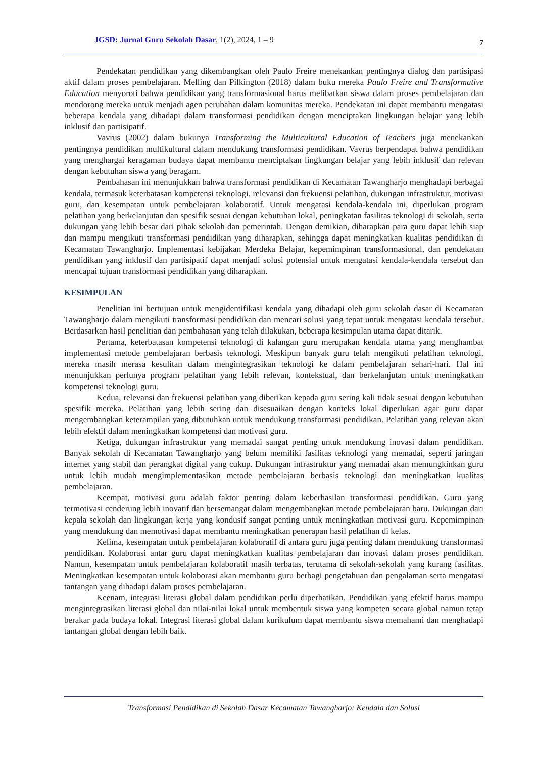JGSD: Jurnal Guru Sekolah Dasar, 1(2), 2024, 1 – 9 7
Pendekatan pendidikan yang dikembangkan oleh Paulo Freire menekankan pentingnya dialog dan partisipasi aktif dalam proses pembelajaran. Melling dan Pilkington (2018) dalam buku mereka Paulo Freire and Transformative Education menyoroti bahwa pendidikan yang transformasional harus melibatkan siswa dalam proses pembelajaran dan mendorong mereka untuk menjadi agen perubahan dalam komunitas mereka. Pendekatan ini dapat membantu mengatasi beberapa kendala yang dihadapi dalam transformasi pendidikan dengan menciptakan lingkungan belajar yang lebih inklusif dan partisipatif.
Vavrus (2002) dalam bukunya Transforming the Multicultural Education of Teachers juga menekankan pentingnya pendidikan multikultural dalam mendukung transformasi pendidikan. Vavrus berpendapat bahwa pendidikan yang menghargai keragaman budaya dapat membantu menciptakan lingkungan belajar yang lebih inklusif dan relevan dengan kebutuhan siswa yang beragam.
Pembahasan ini menunjukkan bahwa transformasi pendidikan di Kecamatan Tawangharjo menghadapi berbagai kendala, termasuk keterbatasan kompetensi teknologi, relevansi dan frekuensi pelatihan, dukungan infrastruktur, motivasi guru, dan kesempatan untuk pembelajaran kolaboratif. Untuk mengatasi kendala-kendala ini, diperlukan program pelatihan yang berkelanjutan dan spesifik sesuai dengan kebutuhan lokal, peningkatan fasilitas teknologi di sekolah, serta dukungan yang lebih besar dari pihak sekolah dan pemerintah. Dengan demikian, diharapkan para guru dapat lebih siap dan mampu mengikuti transformasi pendidikan yang diharapkan, sehingga dapat meningkatkan kualitas pendidikan di Kecamatan Tawangharjo. Implementasi kebijakan Merdeka Belajar, kepemimpinan transformasional, dan pendekatan pendidikan yang inklusif dan partisipatif dapat menjadi solusi potensial untuk mengatasi kendala-kendala tersebut dan mencapai tujuan transformasi pendidikan yang diharapkan.
KESIMPULAN
Penelitian ini bertujuan untuk mengidentifikasi kendala yang dihadapi oleh guru sekolah dasar di Kecamatan Tawangharjo dalam mengikuti transformasi pendidikan dan mencari solusi yang tepat untuk mengatasi kendala tersebut. Berdasarkan hasil penelitian dan pembahasan yang telah dilakukan, beberapa kesimpulan utama dapat ditarik.
Pertama, keterbatasan kompetensi teknologi di kalangan guru merupakan kendala utama yang menghambat implementasi metode pembelajaran berbasis teknologi. Meskipun banyak guru telah mengikuti pelatihan teknologi, mereka masih merasa kesulitan dalam mengintegrasikan teknologi ke dalam pembelajaran sehari-hari. Hal ini menunjukkan perlunya program pelatihan yang lebih relevan, kontekstual, dan berkelanjutan untuk meningkatkan kompetensi teknologi guru.
Kedua, relevansi dan frekuensi pelatihan yang diberikan kepada guru sering kali tidak sesuai dengan kebutuhan spesifik mereka. Pelatihan yang lebih sering dan disesuaikan dengan konteks lokal diperlukan agar guru dapat mengembangkan keterampilan yang dibutuhkan untuk mendukung transformasi pendidikan. Pelatihan yang relevan akan lebih efektif dalam meningkatkan kompetensi dan motivasi guru.
Ketiga, dukungan infrastruktur yang memadai sangat penting untuk mendukung inovasi dalam pendidikan. Banyak sekolah di Kecamatan Tawangharjo yang belum memiliki fasilitas teknologi yang memadai, seperti jaringan internet yang stabil dan perangkat digital yang cukup. Dukungan infrastruktur yang memadai akan memungkinkan guru untuk lebih mudah mengimplementasikan metode pembelajaran berbasis teknologi dan meningkatkan kualitas pembelajaran.
Keempat, motivasi guru adalah faktor penting dalam keberhasilan transformasi pendidikan. Guru yang termotivasi cenderung lebih inovatif dan bersemangat dalam mengembangkan metode pembelajaran baru. Dukungan dari kepala sekolah dan lingkungan kerja yang kondusif sangat penting untuk meningkatkan motivasi guru. Kepemimpinan yang mendukung dan memotivasi dapat membantu meningkatkan penerapan hasil pelatihan di kelas.
Kelima, kesempatan untuk pembelajaran kolaboratif di antara guru juga penting dalam mendukung transformasi pendidikan. Kolaborasi antar guru dapat meningkatkan kualitas pembelajaran dan inovasi dalam proses pendidikan. Namun, kesempatan untuk pembelajaran kolaboratif masih terbatas, terutama di sekolah-sekolah yang kurang fasilitas. Meningkatkan kesempatan untuk kolaborasi akan membantu guru berbagi pengetahuan dan pengalaman serta mengatasi tantangan yang dihadapi dalam proses pembelajaran.
Keenam, integrasi literasi global dalam pendidikan perlu diperhatikan. Pendidikan yang efektif harus mampu mengintegrasikan literasi global dan nilai-nilai lokal untuk membentuk siswa yang kompeten secara global namun tetap berakar pada budaya lokal. Integrasi literasi global dalam kurikulum dapat membantu siswa memahami dan menghadapi tantangan global dengan lebih baik.
Transformasi Pendidikan di Sekolah Dasar Kecamatan Tawangharjo: Kendala dan Solusi